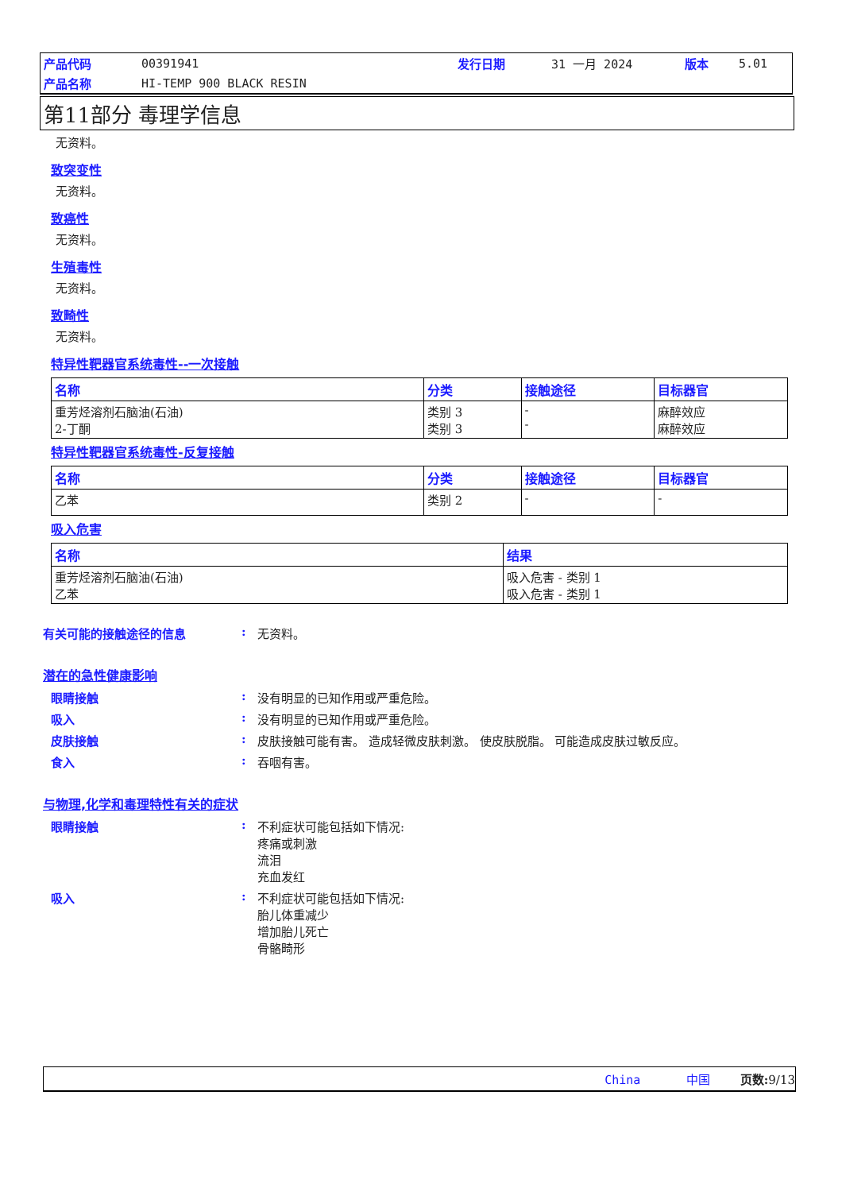| 产品代码 | 00391941 | 发行日期 | 31 一月 2024 | 版本 | 5.01 |
| 产品名称 | HI-TEMP 900 BLACK RESIN | | | | |
第11部分 毒理学信息
无资料。
致突变性
无资料。
致癌性
无资料。
生殖毒性
无资料。
致畸性
无资料。
特异性靶器官系统毒性--一次接触
| 名称 | 分类 | 接触途径 | 目标器官 |
| --- | --- | --- | --- |
| 重芳烃溶剂石脑油(石油) 2-丁酮 | 类别 3 类别 3 | - - | 麻醉效应 麻醉效应 |
特异性靶器官系统毒性-反复接触
| 名称 | 分类 | 接触途径 | 目标器官 |
| --- | --- | --- | --- |
| 乙苯 | 类别 2 | - | - |
吸入危害
| 名称 | 结果 |
| --- | --- |
| 重芳烃溶剂石脑油(石油) 乙苯 | 吸入危害 - 类别 1 吸入危害 - 类别 1 |
有关可能的接触途径的信息 : 无资料。
潜在的急性健康影响
眼睛接触 : 没有明显的已知作用或严重危险。
吸入 : 没有明显的已知作用或严重危险。
皮肤接触 : 皮肤接触可能有害。 造成轻微皮肤刺激。 使皮肤脱脂。 可能造成皮肤过敏反应。
食入 : 吞咽有害。
与物理,化学和毒理特性有关的症状
眼睛接触 : 不利症状可能包括如下情况:
疼痛或刺激
流泪
充血发红
吸入 : 不利症状可能包括如下情况:
胎儿体重减少
增加胎儿死亡
骨骼畸形
China 中国 页数: 9/13